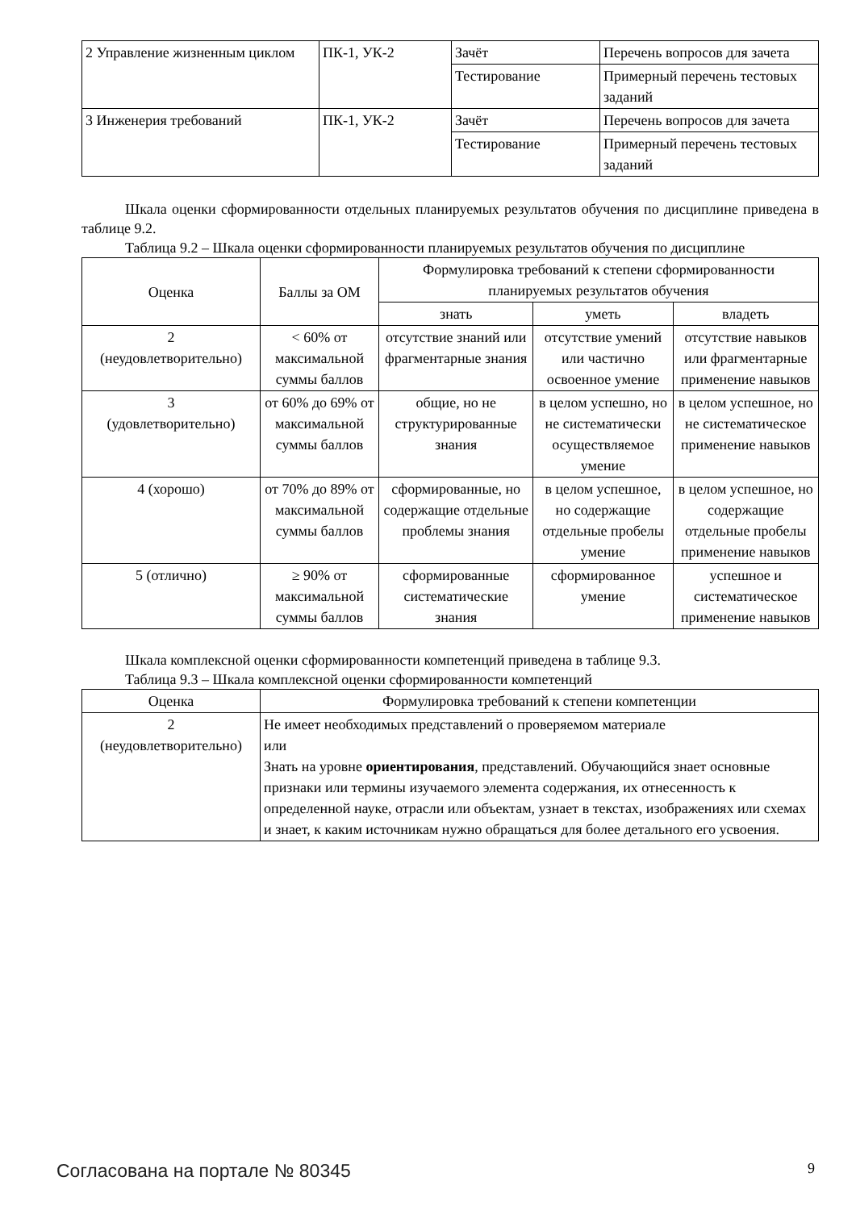| 2 Управление жизненным циклом | ПК-1, УК-2 | Зачёт | Перечень вопросов для зачета |
| | | Тестирование | Примерный перечень тестовых заданий |
| 3 Инженерия требований | ПК-1, УК-2 | Зачёт | Перечень вопросов для зачета |
| | | Тестирование | Примерный перечень тестовых заданий |
Шкала оценки сформированности отдельных планируемых результатов обучения по дисциплине приведена в таблице 9.2.
Таблица 9.2 – Шкала оценки сформированности планируемых результатов обучения по дисциплине
| Оценка | Баллы за ОМ | Формулировка требований к степени сформированности планируемых результатов обучения | | |
| --- | --- | --- | --- | --- |
| | | знать | уметь | владеть |
| 2 (неудовлетворительно) | < 60% от максимальной суммы баллов | отсутствие знаний или фрагментарные знания | отсутствие умений или частично освоенное умение | отсутствие навыков или фрагментарные применение навыков |
| 3 (удовлетворительно) | от 60% до 69% от максимальной суммы баллов | общие, но не структурированные знания | в целом успешно, но не систематически осуществляемое умение | в целом успешное, но не систематическое применение навыков |
| 4 (хорошо) | от 70% до 89% от максимальной суммы баллов | сформированные, но содержащие отдельные проблемы знания | в целом успешное, но содержащие отдельные пробелы умение | в целом успешное, но содержащие отдельные пробелы применение навыков |
| 5 (отлично) | ≥ 90% от максимальной суммы баллов | сформированные систематические знания | сформированное умение | успешное и систематическое применение навыков |
Шкала комплексной оценки сформированности компетенций приведена в таблице 9.3.
Таблица 9.3 – Шкала комплексной оценки сформированности компетенций
| Оценка | Формулировка требований к степени компетенции |
| --- | --- |
| 2 (неудовлетворительно) | Не имеет необходимых представлений о проверяемом материале или Знать на уровне ориентирования , представлений. Обучающийся знает основные признаки или термины изучаемого элемента содержания, их отнесенность к определенной науке, отрасли или объектам, узнает в текстах, изображениях или схемах и знает, к каким источникам нужно обращаться для более детального его усвоения. |
Согласована на портале № 80345 9